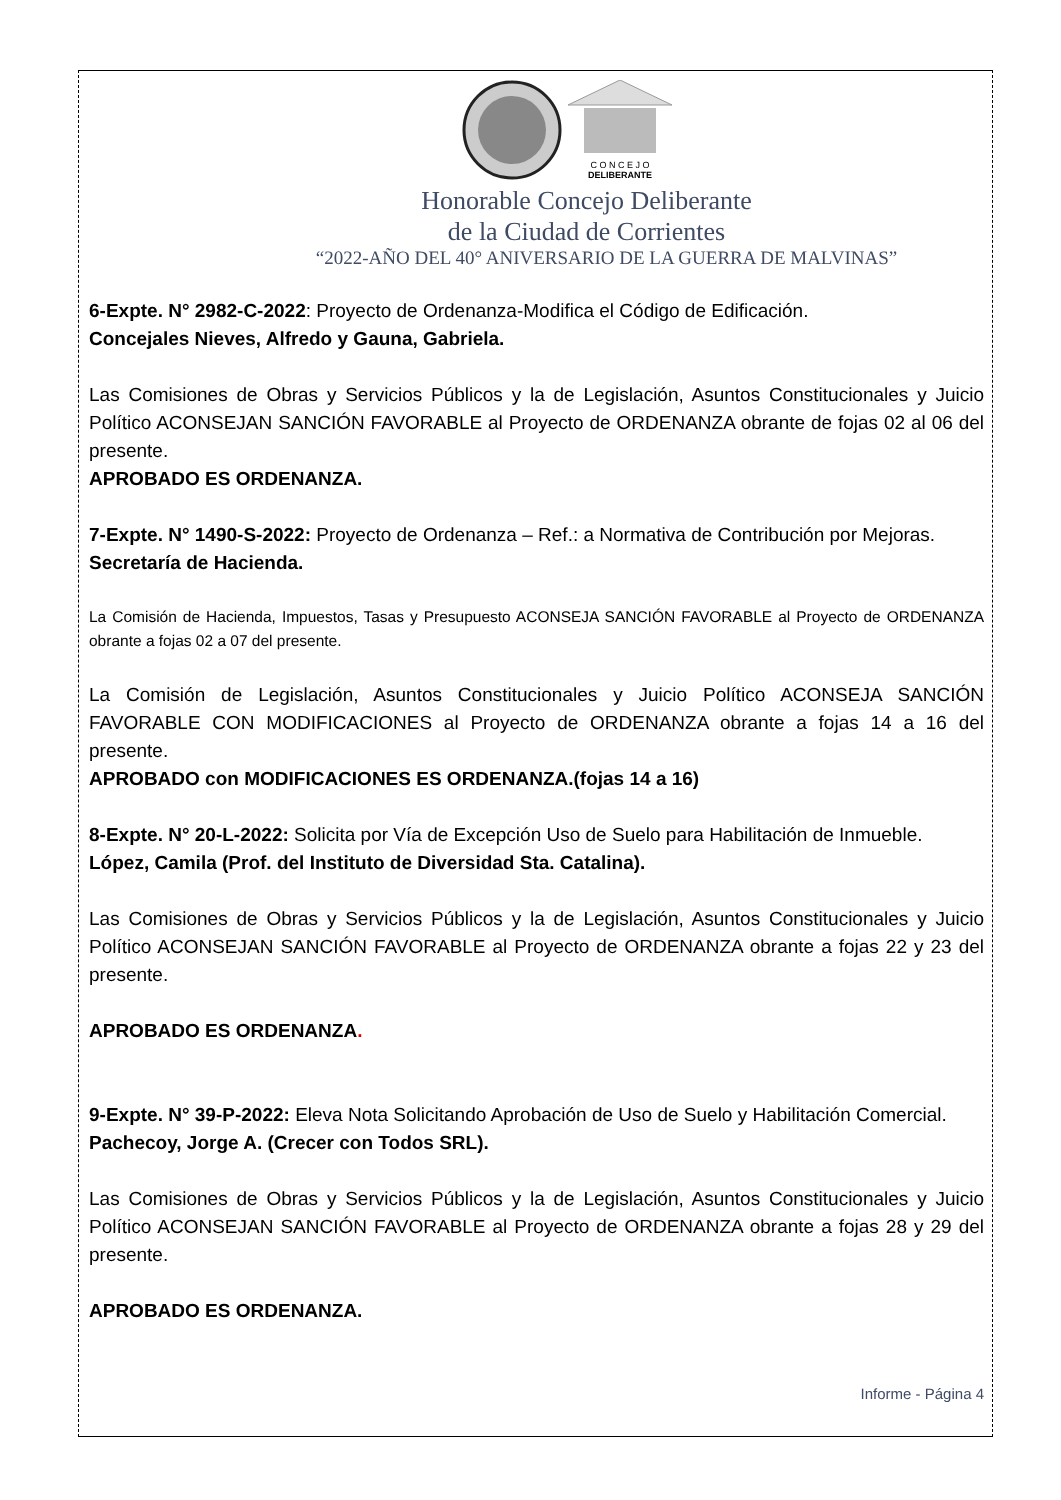C O N C E J O
DELIBERANTE
Honorable Concejo Deliberante
de la Ciudad de Corrientes
“2022-AÑO DEL 40° ANIVERSARIO DE LA GUERRA DE MALVINAS”
6-Expte. N° 2982-C-2022: Proyecto de Ordenanza-Modifica el Código de Edificación.
Concejales Nieves, Alfredo y Gauna, Gabriela.
Las Comisiones de Obras y Servicios Públicos y la de Legislación, Asuntos Constitucionales y Juicio Político ACONSEJAN SANCIÓN FAVORABLE al Proyecto de ORDENANZA obrante de fojas 02 al 06 del presente.
APROBADO ES ORDENANZA.
7-Expte. N° 1490-S-2022: Proyecto de Ordenanza – Ref.: a Normativa de Contribución por Mejoras.
Secretaría de Hacienda.
La Comisión de Hacienda, Impuestos, Tasas y Presupuesto ACONSEJA SANCIÓN FAVORABLE al Proyecto de ORDENANZA obrante a fojas 02 a 07 del presente.
La Comisión de Legislación, Asuntos Constitucionales y Juicio Político ACONSEJA SANCIÓN FAVORABLE CON MODIFICACIONES al Proyecto de ORDENANZA obrante a fojas 14 a 16 del presente.
APROBADO con MODIFICACIONES ES ORDENANZA.(fojas 14 a 16)
8-Expte. N° 20-L-2022: Solicita por Vía de Excepción Uso de Suelo para Habilitación de Inmueble.
López, Camila (Prof. del Instituto de Diversidad Sta. Catalina).
Las Comisiones de Obras y Servicios Públicos y la de Legislación, Asuntos Constitucionales y Juicio Político ACONSEJAN SANCIÓN FAVORABLE al Proyecto de ORDENANZA obrante a fojas 22 y 23 del presente.
APROBADO ES ORDENANZA.
9-Expte. N° 39-P-2022: Eleva Nota Solicitando Aprobación de Uso de Suelo y Habilitación Comercial.
Pachecoy, Jorge A. (Crecer con Todos SRL).
Las Comisiones de Obras y Servicios Públicos y la de Legislación, Asuntos Constitucionales y Juicio Político ACONSEJAN SANCIÓN FAVORABLE al Proyecto de ORDENANZA obrante a fojas 28 y 29 del presente.
APROBADO ES ORDENANZA.
Informe - Página 4